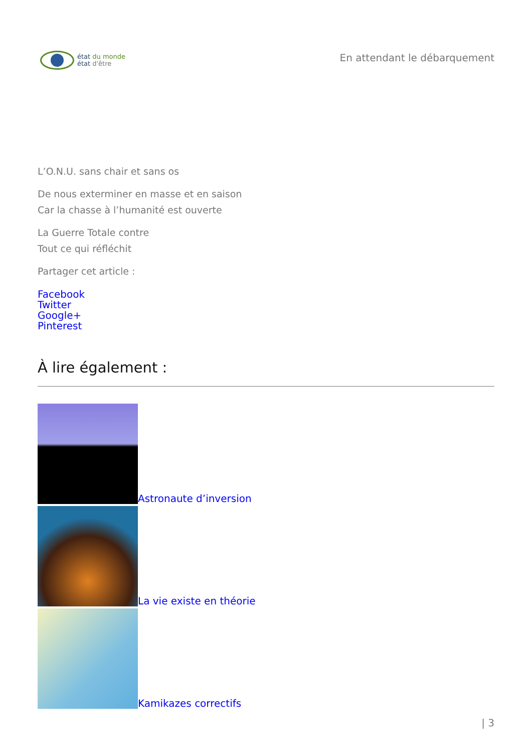état du monde
état d'être
En attendant le débarquement
L’O.N.U. sans chair et sans os
De nous exterminer en masse et en saison
Car la chasse à l’humanité est ouverte
La Guerre Totale contre
Tout ce qui réfléchit
Partager cet article :
Facebook
Twitter
Google+
Pinterest
À lire également :
Astronaute d’inversion
La vie existe en théorie
Kamikazes correctifs
| 3